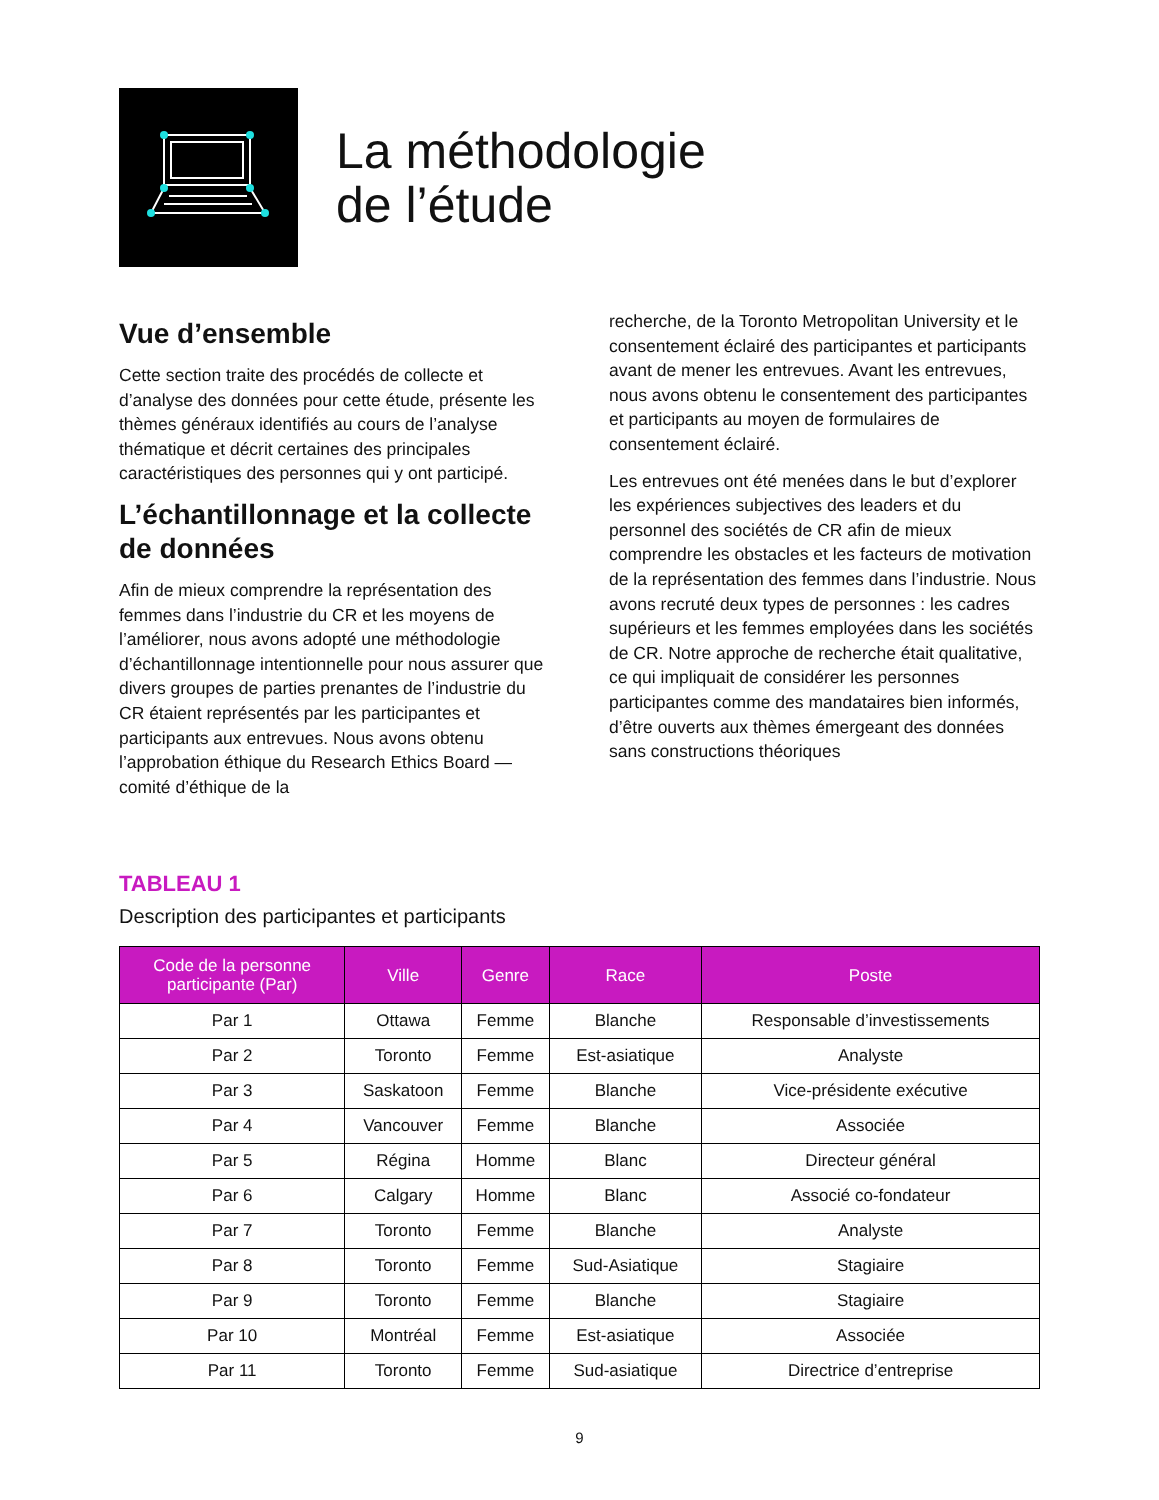La méthodologie
de l’étude
Vue d’ensemble
Cette section traite des procédés de collecte et d’analyse des données pour cette étude, présente les thèmes généraux identifiés au cours de l’analyse thématique et décrit certaines des principales caractéristiques des personnes qui y ont participé.
L’échantillonnage et la collecte de données
Afin de mieux comprendre la représentation des femmes dans l’industrie du CR et les moyens de l’améliorer, nous avons adopté une méthodologie d’échantillonnage intentionnelle pour nous assurer que divers groupes de parties prenantes de l’industrie du CR étaient représentés par les participantes et participants aux entrevues. Nous avons obtenu l’approbation éthique du Research Ethics Board — comité d’éthique de la
recherche, de la Toronto Metropolitan University et le consentement éclairé des participantes et participants avant de mener les entrevues. Avant les entrevues, nous avons obtenu le consentement des participantes et participants au moyen de formulaires de consentement éclairé.
Les entrevues ont été menées dans le but d’explorer les expériences subjectives des leaders et du personnel des sociétés de CR afin de mieux comprendre les obstacles et les facteurs de motivation de la représentation des femmes dans l’industrie. Nous avons recruté deux types de personnes : les cadres supérieurs et les femmes employées dans les sociétés de CR. Notre approche de recherche était qualitative, ce qui impliquait de considérer les personnes participantes comme des mandataires bien informés, d’être ouverts aux thèmes émergeant des données sans constructions théoriques
TABLEAU 1
Description des participantes et participants
| Code de la personne participante (Par) | Ville | Genre | Race | Poste |
| --- | --- | --- | --- | --- |
| Par 1 | Ottawa | Femme | Blanche | Responsable d’investissements |
| Par 2 | Toronto | Femme | Est-asiatique | Analyste |
| Par 3 | Saskatoon | Femme | Blanche | Vice-présidente exécutive |
| Par 4 | Vancouver | Femme | Blanche | Associée |
| Par 5 | Régina | Homme | Blanc | Directeur général |
| Par 6 | Calgary | Homme | Blanc | Associé co-fondateur |
| Par 7 | Toronto | Femme | Blanche | Analyste |
| Par 8 | Toronto | Femme | Sud-Asiatique | Stagiaire |
| Par 9 | Toronto | Femme | Blanche | Stagiaire |
| Par 10 | Montréal | Femme | Est-asiatique | Associée |
| Par 11 | Toronto | Femme | Sud-asiatique | Directrice d’entreprise |
9